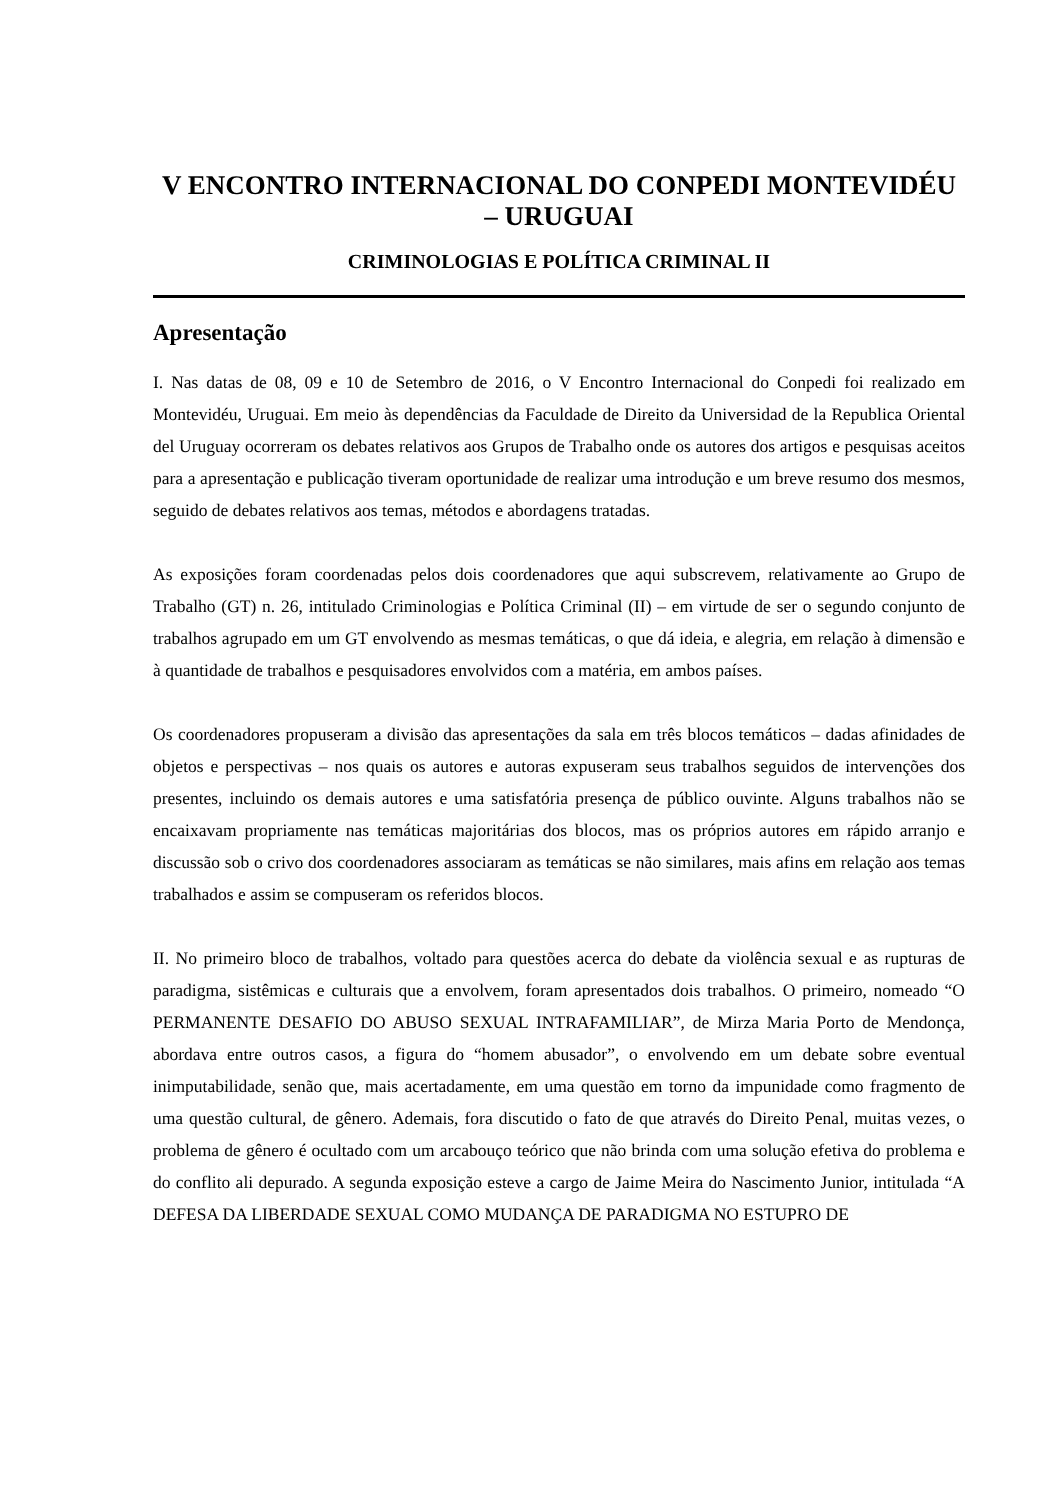V ENCONTRO INTERNACIONAL DO CONPEDI MONTEVIDÉU
– URUGUAI
CRIMINOLOGIAS E POLÍTICA CRIMINAL II
Apresentação
I. Nas datas de 08, 09 e 10 de Setembro de 2016, o V Encontro Internacional do Conpedi foi realizado em Montevidéu, Uruguai. Em meio às dependências da Faculdade de Direito da Universidad de la Republica Oriental del Uruguay ocorreram os debates relativos aos Grupos de Trabalho onde os autores dos artigos e pesquisas aceitos para a apresentação e publicação tiveram oportunidade de realizar uma introdução e um breve resumo dos mesmos, seguido de debates relativos aos temas, métodos e abordagens tratadas.
As exposições foram coordenadas pelos dois coordenadores que aqui subscrevem, relativamente ao Grupo de Trabalho (GT) n. 26, intitulado Criminologias e Política Criminal (II) – em virtude de ser o segundo conjunto de trabalhos agrupado em um GT envolvendo as mesmas temáticas, o que dá ideia, e alegria, em relação à dimensão e à quantidade de trabalhos e pesquisadores envolvidos com a matéria, em ambos países.
Os coordenadores propuseram a divisão das apresentações da sala em três blocos temáticos – dadas afinidades de objetos e perspectivas – nos quais os autores e autoras expuseram seus trabalhos seguidos de intervenções dos presentes, incluindo os demais autores e uma satisfatória presença de público ouvinte. Alguns trabalhos não se encaixavam propriamente nas temáticas majoritárias dos blocos, mas os próprios autores em rápido arranjo e discussão sob o crivo dos coordenadores associaram as temáticas se não similares, mais afins em relação aos temas trabalhados e assim se compuseram os referidos blocos.
II. No primeiro bloco de trabalhos, voltado para questões acerca do debate da violência sexual e as rupturas de paradigma, sistêmicas e culturais que a envolvem, foram apresentados dois trabalhos. O primeiro, nomeado “O PERMANENTE DESAFIO DO ABUSO SEXUAL INTRAFAMILIAR”, de Mirza Maria Porto de Mendonça, abordava entre outros casos, a figura do “homem abusador”, o envolvendo em um debate sobre eventual inimputabilidade, senão que, mais acertadamente, em uma questão em torno da impunidade como fragmento de uma questão cultural, de gênero. Ademais, fora discutido o fato de que através do Direito Penal, muitas vezes, o problema de gênero é ocultado com um arcabouço teórico que não brinda com uma solução efetiva do problema e do conflito ali depurado. A segunda exposição esteve a cargo de Jaime Meira do Nascimento Junior, intitulada “A DEFESA DA LIBERDADE SEXUAL COMO MUDANÇA DE PARADIGMA NO ESTUPRO DE